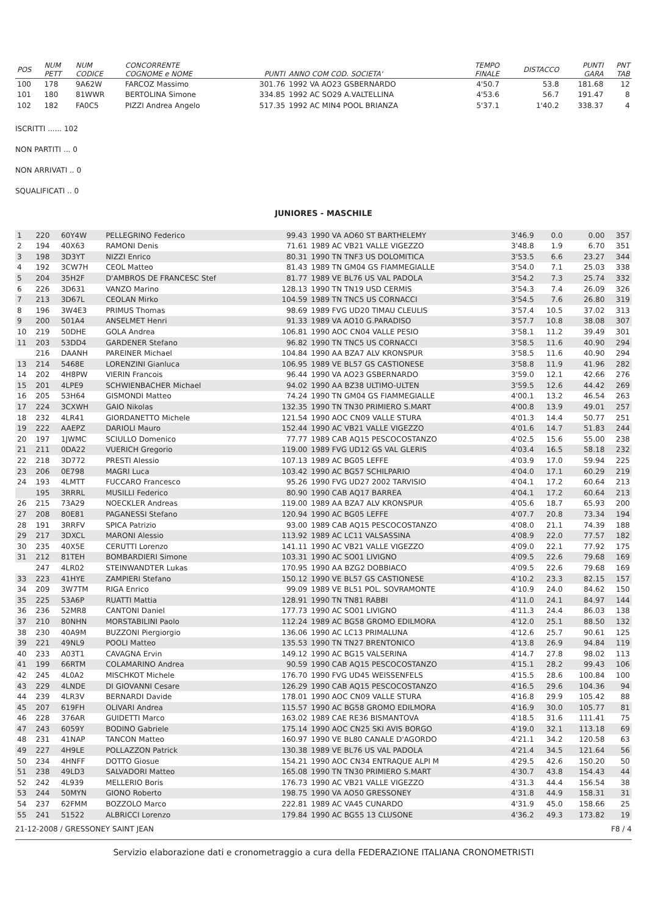| POS | NUM PETT | NUM CODICE | CONCORRENTE COGNOME e NOME | PUNTI | ANNO COM COD. SOCIETA' | TEMPO FINALE | DISTACCO | PUNTI GARA | PNT TAB |
| --- | --- | --- | --- | --- | --- | --- | --- | --- | --- |
| 100 | 178 | 9A62W | FARCOZ Massimo | 301.76 | 1992 VA AO23 GSBERNARDO | 4'50.7 | 53.8 | 181.68 | 12 |
| 101 | 180 | 81WWR | BERTOLINA Simone | 334.85 | 1992 AC SO29 A.VALTELLINA | 4'53.6 | 56.7 | 191.47 | 8 |
| 102 | 182 | FA0C5 | PIZZI Andrea Angelo | 517.35 | 1992 AC MIN4 POOL BRIANZA | 5'37.1 | 1'40.2 | 338.37 | 4 |
ISCRITTI ...... 102
NON PARTITI ... 0
NON ARRIVATI .. 0
SQUALIFICATI .. 0
JUNIORES - MASCHILE
| 1 | 220 | 60Y4W | PELLEGRINO Federico | 99.43 | 1990 VA AO60 ST BARTHELEMY | 3'46.9 | 0.0 | 0.00 | 357 |
| 2 | 194 | 40X63 | RAMONI Denis | 71.61 | 1989 AC VB21 VALLE VIGEZZO | 3'48.8 | 1.9 | 6.70 | 351 |
| 3 | 198 | 3D3YT | NIZZI Enrico | 80.31 | 1990 TN TNF3 US DOLOMITICA | 3'53.5 | 6.6 | 23.27 | 344 |
| 4 | 192 | 3CW7H | CEOL Matteo | 81.43 | 1989 TN GM04 GS FIAMMEGIALLE | 3'54.0 | 7.1 | 25.03 | 338 |
| 5 | 204 | 35H2F | D'AMBROS DE FRANCESC Stef | 81.77 | 1989 VE BL76 US VAL PADOLA | 3'54.2 | 7.3 | 25.74 | 332 |
| 6 | 226 | 3D631 | VANZO Marino | 128.13 | 1990 TN TN19 USD CERMIS | 3'54.3 | 7.4 | 26.09 | 326 |
| 7 | 213 | 3D67L | CEOLAN Mirko | 104.59 | 1989 TN TNC5 US CORNACCI | 3'54.5 | 7.6 | 26.80 | 319 |
| 8 | 196 | 3W4E3 | PRIMUS Thomas | 98.69 | 1989 FVG UD20 TIMAU CLEULIS | 3'57.4 | 10.5 | 37.02 | 313 |
| 9 | 200 | 501A4 | ANSELMET Henri | 91.33 | 1989 VA AO10 G.PARADISO | 3'57.7 | 10.8 | 38.08 | 307 |
| 10 | 219 | 50DHE | GOLA Andrea | 106.81 | 1990 AOC CN04 VALLE PESIO | 3'58.1 | 11.2 | 39.49 | 301 |
| 11 | 203 | 53DD4 | GARDENER Stefano | 96.82 | 1990 TN TNC5 US CORNACCI | 3'58.5 | 11.6 | 40.90 | 294 |
| | 216 | DAANH | PAREINER Michael | 104.84 | 1990 AA BZA7 ALV KRONSPUR | 3'58.5 | 11.6 | 40.90 | 294 |
| 13 | 214 | 5468E | LORENZINI Gianluca | 106.95 | 1989 VE BL57 GS CASTIONESE | 3'58.8 | 11.9 | 41.96 | 282 |
| 14 | 202 | 4H8PW | VIERIN Francois | 96.44 | 1990 VA AO23 GSBERNARDO | 3'59.0 | 12.1 | 42.66 | 276 |
| 15 | 201 | 4LPE9 | SCHWIENBACHER Michael | 94.02 | 1990 AA BZ38 ULTIMO-ULTEN | 3'59.5 | 12.6 | 44.42 | 269 |
| 16 | 205 | 53H64 | GISMONDI Matteo | 74.24 | 1990 TN GM04 GS FIAMMEGIALLE | 4'00.1 | 13.2 | 46.54 | 263 |
| 17 | 224 | 3CXWH | GAIO Nikolas | 132.35 | 1990 TN TN30 PRIMIERO S.MART | 4'00.8 | 13.9 | 49.01 | 257 |
| 18 | 232 | 4LR41 | GIORDANETTO Michele | 121.54 | 1990 AOC CN09 VALLE STURA | 4'01.3 | 14.4 | 50.77 | 251 |
| 19 | 222 | AAEPZ | DARIOLI Mauro | 152.44 | 1990 AC VB21 VALLE VIGEZZO | 4'01.6 | 14.7 | 51.83 | 244 |
| 20 | 197 | 1JWMC | SCIULLO Domenico | 77.77 | 1989 CAB AQ15 PESCOCOSTANZO | 4'02.5 | 15.6 | 55.00 | 238 |
| 21 | 211 | 0DA22 | VUERICH Gregorio | 119.00 | 1989 FVG UD12 GS VAL GLERIS | 4'03.4 | 16.5 | 58.18 | 232 |
| 22 | 218 | 3D772 | PRESTI Alessio | 107.13 | 1989 AC BG05 LEFFE | 4'03.9 | 17.0 | 59.94 | 225 |
| 23 | 206 | 0E798 | MAGRI Luca | 103.42 | 1990 AC BG57 SCHILPARIO | 4'04.0 | 17.1 | 60.29 | 219 |
| 24 | 193 | 4LMTT | FUCCARO Francesco | 95.26 | 1990 FVG UD27 2002 TARVISIO | 4'04.1 | 17.2 | 60.64 | 213 |
| | 195 | 3RRRL | MUSILLI Federico | 80.90 | 1990 CAB AQ17 BARREA | 4'04.1 | 17.2 | 60.64 | 213 |
| 26 | 215 | 73A29 | NOECKLER Andreas | 119.00 | 1989 AA BZA7 ALV KRONSPUR | 4'05.6 | 18.7 | 65.93 | 200 |
| 27 | 208 | 80E81 | PAGANESSI Stefano | 120.94 | 1990 AC BG05 LEFFE | 4'07.7 | 20.8 | 73.34 | 194 |
| 28 | 191 | 3RRFV | SPICA Patrizio | 93.00 | 1989 CAB AQ15 PESCOCOSTANZO | 4'08.0 | 21.1 | 74.39 | 188 |
| 29 | 217 | 3DXCL | MARONI Alessio | 113.92 | 1989 AC LC11 VALSASSINA | 4'08.9 | 22.0 | 77.57 | 182 |
| 30 | 235 | 40X5E | CERUTTI Lorenzo | 141.11 | 1990 AC VB21 VALLE VIGEZZO | 4'09.0 | 22.1 | 77.92 | 175 |
| 31 | 212 | 81TEH | BOMBARDIERI Simone | 103.31 | 1990 AC SO01 LIVIGNO | 4'09.5 | 22.6 | 79.68 | 169 |
| | 247 | 4LR02 | STEINWANDTER Lukas | 170.95 | 1990 AA BZG2 DOBBIACO | 4'09.5 | 22.6 | 79.68 | 169 |
| 33 | 223 | 41HYE | ZAMPIERI Stefano | 150.12 | 1990 VE BL57 GS CASTIONESE | 4'10.2 | 23.3 | 82.15 | 157 |
| 34 | 209 | 3W7TM | RIGA Enrico | 99.09 | 1989 VE BL51 POL. SOVRAMONTE | 4'10.9 | 24.0 | 84.62 | 150 |
| 35 | 225 | 53A6P | RUATTI Mattia | 128.91 | 1990 TN TN81 RABBI | 4'11.0 | 24.1 | 84.97 | 144 |
| 36 | 236 | 52MR8 | CANTONI Daniel | 177.73 | 1990 AC SO01 LIVIGNO | 4'11.3 | 24.4 | 86.03 | 138 |
| 37 | 210 | 80NHN | MORSTABILINI Paolo | 112.24 | 1989 AC BG58 GROMO EDILMORA | 4'12.0 | 25.1 | 88.50 | 132 |
| 38 | 230 | 40A9M | BUZZONI Piergiorgio | 136.06 | 1990 AC LC13 PRIMALUNA | 4'12.6 | 25.7 | 90.61 | 125 |
| 39 | 221 | 49NL9 | POOLI Matteo | 135.53 | 1990 TN TN27 BRENTONICO | 4'13.8 | 26.9 | 94.84 | 119 |
| 40 | 233 | A03T1 | CAVAGNA Ervin | 149.12 | 1990 AC BG15 VALSERINA | 4'14.7 | 27.8 | 98.02 | 113 |
| 41 | 199 | 66RTM | COLAMARINO Andrea | 90.59 | 1990 CAB AQ15 PESCOCOSTANZO | 4'15.1 | 28.2 | 99.43 | 106 |
| 42 | 245 | 4L0A2 | MISCHKOT Michele | 176.70 | 1990 FVG UD45 WEISSENFELS | 4'15.5 | 28.6 | 100.84 | 100 |
| 43 | 229 | 4LNDE | DI GIOVANNI Cesare | 126.29 | 1990 CAB AQ15 PESCOCOSTANZO | 4'16.5 | 29.6 | 104.36 | 94 |
| 44 | 239 | 4LR3V | BERNARDI Davide | 178.01 | 1990 AOC CN09 VALLE STURA | 4'16.8 | 29.9 | 105.42 | 88 |
| 45 | 207 | 619FH | OLIVARI Andrea | 115.57 | 1990 AC BG58 GROMO EDILMORA | 4'16.9 | 30.0 | 105.77 | 81 |
| 46 | 228 | 376AR | GUIDETTI Marco | 163.02 | 1989 CAE RE36 BISMANTOVA | 4'18.5 | 31.6 | 111.41 | 75 |
| 47 | 243 | 6059Y | BODINO Gabriele | 175.14 | 1990 AOC CN25 SKI AVIS BORGO | 4'19.0 | 32.1 | 113.18 | 69 |
| 48 | 231 | 41NAP | TANCON Matteo | 160.97 | 1990 VE BL80 CANALE D'AGORDO | 4'21.1 | 34.2 | 120.58 | 63 |
| 49 | 227 | 4H9LE | POLLAZZON Patrick | 130.38 | 1989 VE BL76 US VAL PADOLA | 4'21.4 | 34.5 | 121.64 | 56 |
| 50 | 234 | 4HNFF | DOTTO Giosue | 154.21 | 1990 AOC CN34 ENTRAQUE ALPI M | 4'29.5 | 42.6 | 150.20 | 50 |
| 51 | 238 | 49LD3 | SALVADORI Matteo | 165.08 | 1990 TN TN30 PRIMIERO S.MART | 4'30.7 | 43.8 | 154.43 | 44 |
| 52 | 242 | 4L939 | MELLERIO Boris | 176.73 | 1990 AC VB21 VALLE VIGEZZO | 4'31.3 | 44.4 | 156.54 | 38 |
| 53 | 244 | 50MYN | GIONO Roberto | 198.75 | 1990 VA AO50 GRESSONEY | 4'31.8 | 44.9 | 158.31 | 31 |
| 54 | 237 | 62FMM | BOZZOLO Marco | 222.81 | 1989 AC VA45 CUNARDO | 4'31.9 | 45.0 | 158.66 | 25 |
| 55 | 241 | 51522 | ALBRICCI Lorenzo | 179.84 | 1990 AC BG55 13 CLUSONE | 4'36.2 | 49.3 | 173.82 | 19 |
21-12-2008 / GRESSONEY SAINT JEAN F8 / 4
Servizio elaborazione dati e cronometraggio a cura della FEDERAZIONE ITALIANA CRONOMETRISTI